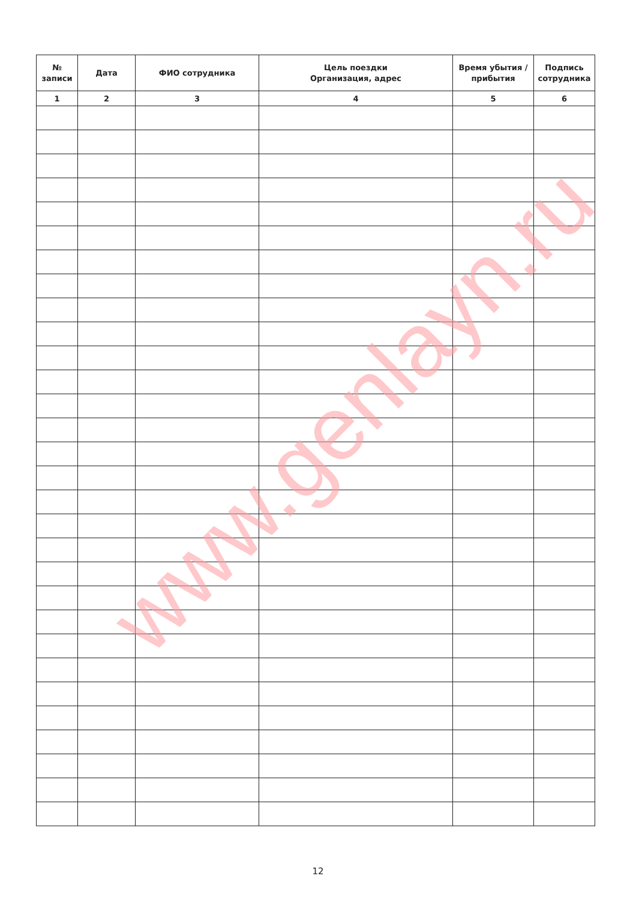| № записи | Дата | ФИО сотрудника | Цель поездки Организация, адрес | Время убытия / прибытия | Подпись сотрудника |
| --- | --- | --- | --- | --- | --- |
| 1 | 2 | 3 | 4 | 5 | 6 |
12
www.genlayn.ru